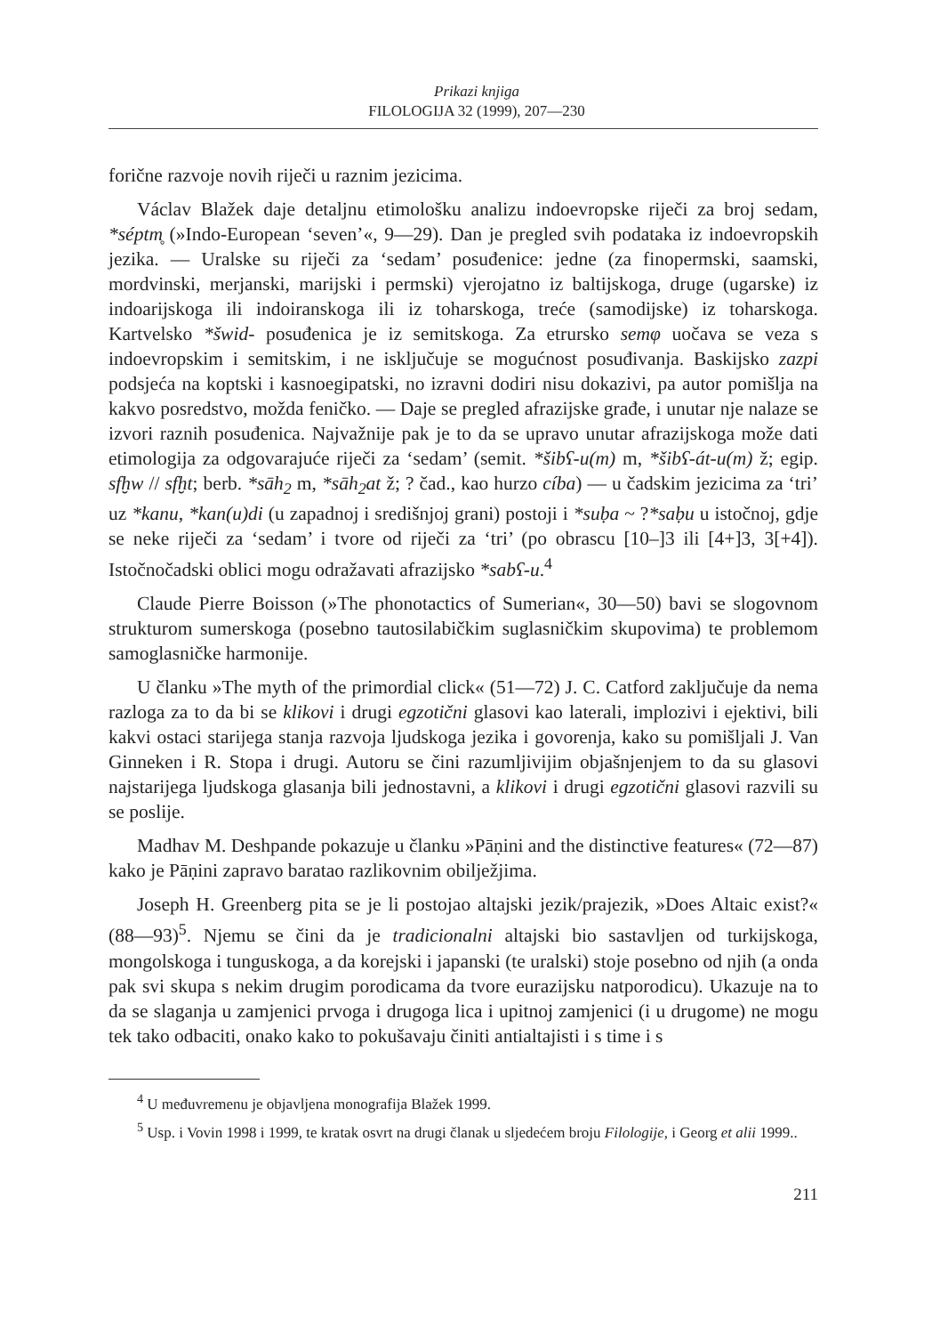Prikazi knjiga
FILOLOGIJA 32 (1999), 207—230
forične razvoje novih riječi u raznim jezicima.
Václav Blažek daje detaljnu etimološku analizu indoevropske riječi za broj sedam, *séptm̥ (»Indo-European ‘seven’«, 9—29). Dan je pregled svih podataka iz indoevropskih jezika. — Uralske su riječi za ‘sedam’ posuđenice: jedne (za finopermski, saamski, mordvinski, merjanski, marijski i permski) vjerojatno iz baltijskoga, druge (ugarske) iz indoarijskoga ili indoiranskoga ili iz toharskoga, treće (samodijske) iz toharskoga. Kartvelsko *šwid- posuđenica je iz semitskoga. Za etrursko semφ uočava se veza s indoevropskim i semitskim, i ne isključuje se mogućnost posuđivanja. Baskijsko zazpi podsjeća na koptski i kasnoegipatski, no izravni dodiri nisu dokazivi, pa autor pomišlja na kakvo posredstvo, možda feničko. — Daje se pregled afrazijske građe, i unutar nje nalaze se izvori raznih posuđenica. Najvažnije pak je to da se upravo unutar afrazijskoga može dati etimologija za odgovarajuće riječi za ‘sedam’ (semit. *šibʕ-u(m) m, *šibʕ-át-u(m) ž; egip. sfḫw // sfḫt; berb. *sāh<sub>2</sub> m, *sāh<sub>2</sub>at ž; ? čad., kao hurzo cíba) — u čadskim jezicima za ‘tri’ uz *kanu, *kan(u)di (u zapadnoj i središnjoj grani) postoji i *suḅa ~ ?*saḅu u istočnoj, gdje se neke riječi za ‘sedam’ i tvore od riječi za ‘tri’ (po obrascu [10–]3 ili [4+]3, 3[+4]). Istočnočadski oblici mogu odražavati afrazijsko *sabʕ-u.<sup>4</sup>
Claude Pierre Boisson (»The phonotactics of Sumerian«, 30—50) bavi se slogovnom strukturom sumerskoga (posebno tautosilabičkim suglasničkim skupovima) te problemom samoglasničke harmonije.
U članku »The myth of the primordial click« (51—72) J. C. Catford zaključuje da nema razloga za to da bi se klikovi i drugi egzotični glasovi kao laterali, implozivi i ejektivi, bili kakvi ostaci starijega stanja razvoja ljudskoga jezika i govorenja, kako su pomišljali J. Van Ginneken i R. Stopa i drugi. Autoru se čini razumljivijim objašnjenjem to da su glasovi najstarijega ljudskoga glasanja bili jednostavni, a klikovi i drugi egzotični glasovi razvili su se poslije.
Madhav M. Deshpande pokazuje u članku »Pāṇini and the distinctive features« (72—87) kako je Pāṇini zapravo baratao razlikovnim obilježjima.
Joseph H. Greenberg pita se je li postojao altajski jezik/prajezik, »Does Altaic exist?« (88—93)<sup>5</sup>. Njemu se čini da je tradicionalni altajski bio sastavljen od turkijskoga, mongolskoga i tunguskoga, a da korejski i japanski (te uralski) stoje posebno od njih (a onda pak svi skupa s nekim drugim porodicama da tvore eurazijsku natporodicu). Ukazuje na to da se slaganja u zamjenici prvoga i drugoga lica i upitnoj zamjenici (i u drugome) ne mogu tek tako odbaciti, onako kako to pokušavaju činiti antialtajisti i s time i s
<sup>4</sup> U međuvremenu je objavljena monografija Blažek 1999.
<sup>5</sup> Usp. i Vovin 1998 i 1999, te kratak osvrt na drugi članak u sljedećem broju Filologije, i Georg et alii 1999..
211